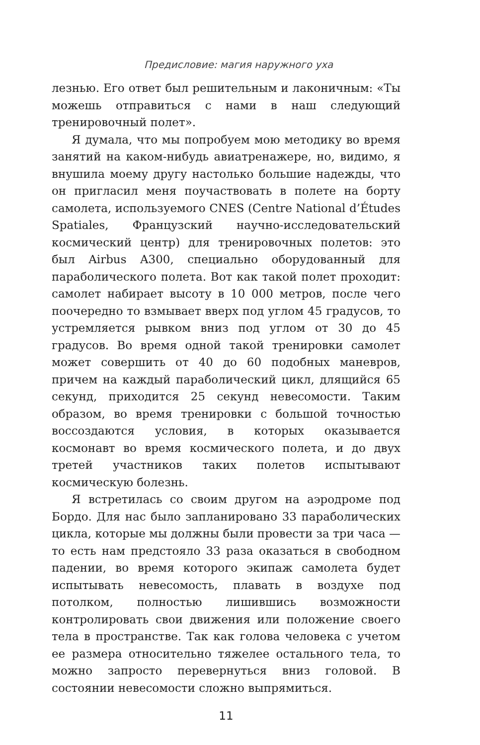Предисловие: магия наружного уха
лезнью. Его ответ был решительным и лаконичным: «Ты можешь отправиться с нами в наш следующий тренировочный полет».
Я думала, что мы попробуем мою методику во время занятий на каком-нибудь авиатренажере, но, видимо, я внушила моему другу настолько большие надежды, что он пригласил меня поучаствовать в полете на борту самолета, используемого CNES (Centre National d’Études Spatiales, Французский научно-исследовательский космический центр) для тренировочных полетов: это был Airbus A300, специально оборудованный для параболического полета. Вот как такой полет проходит: самолет набирает высоту в 10 000 метров, после чего поочередно то взмывает вверх под углом 45 градусов, то устремляется рывком вниз под углом от 30 до 45 градусов. Во время одной такой тренировки самолет может совершить от 40 до 60 подобных маневров, причем на каждый параболический цикл, длящийся 65 секунд, приходится 25 секунд невесомости. Таким образом, во время тренировки с большой точностью воссоздаются условия, в которых оказывается космонавт во время космического полета, и до двух третей участников таких полетов испытывают космическую болезнь.
Я встретилась со своим другом на аэродроме под Бордо. Для нас было запланировано 33 параболических цикла, которые мы должны были провести за три часа — то есть нам предстояло 33 раза оказаться в свободном падении, во время которого экипаж самолета будет испытывать невесомость, плавать в воздухе под потолком, полностью лишившись возможности контролировать свои движения или положение своего тела в пространстве. Так как голова человека с учетом ее размера относительно тяжелее остального тела, то можно запросто перевернуться вниз головой. В состоянии невесомости сложно выпрямиться.
11